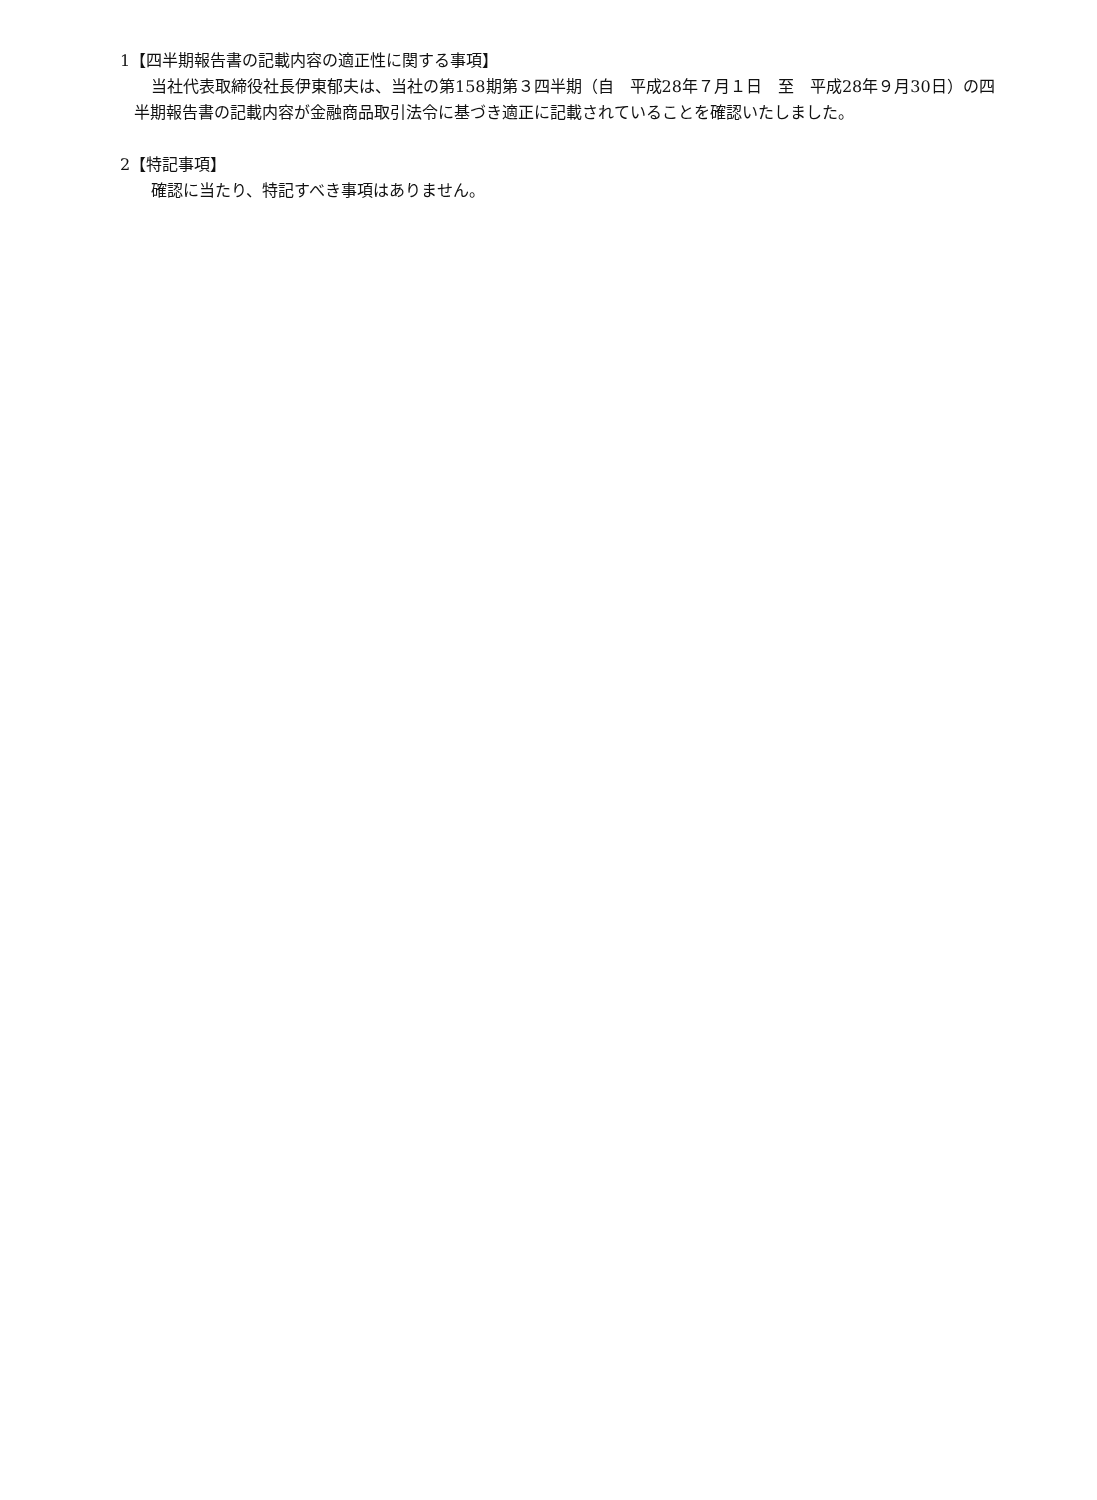1【四半期報告書の記載内容の適正性に関する事項】
当社代表取締役社長伊東郁夫は、当社の第158期第３四半期（自　平成28年７月１日　至　平成28年９月30日）の四半期報告書の記載内容が金融商品取引法令に基づき適正に記載されていることを確認いたしました。
2【特記事項】
確認に当たり、特記すべき事項はありません。